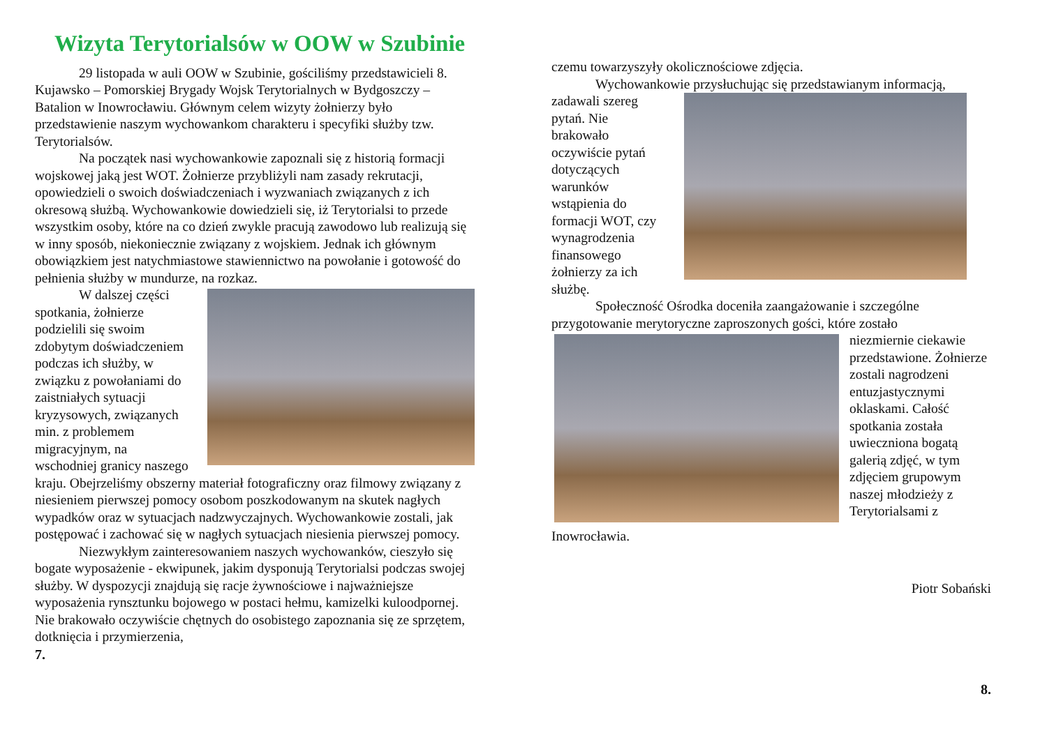Wizyta Terytorialsów w OOW w Szubinie
29 listopada w auli OOW w Szubinie, gościliśmy przedstawicieli 8. Kujawsko – Pomorskiej Brygady Wojsk Terytorialnych w Bydgoszczy – Batalion w Inowrocławiu. Głównym celem wizyty żołnierzy było przedstawienie naszym wychowankom charakteru i specyfiki służby tzw. Terytorialsów.
Na początek nasi wychowankowie zapoznali się z historią formacji wojskowej jaką jest WOT. Żołnierze przybliżyli nam zasady rekrutacji, opowiedzieli o swoich doświadczeniach i wyzwaniach związanych z ich okresową służbą. Wychowankowie dowiedzieli się, iż Terytorialsi to przede wszystkim osoby, które na co dzień zwykle pracują zawodowo lub realizują się w inny sposób, niekoniecznie związany z wojskiem. Jednak ich głównym obowiązkiem jest natychmiastowe stawiennictwo na powołanie i gotowość do pełnienia służby w mundurze, na rozkaz.
W dalszej części spotkania, żołnierze podzielili się swoim zdobytym doświadczeniem podczas ich służby, w związku z powołaniami do zaistniałych sytuacji kryzysowych, związanych min. z problemem migracyjnym, na wschodniej granicy naszego kraju. Obejrzeliśmy obszerny materiał fotograficzny oraz filmowy związany z niesieniem pierwszej pomocy osobom poszkodowanym na skutek nagłych wypadków oraz w sytuacjach nadzwyczajnych. Wychowankowie zostali, jak postępować i zachować się w nagłych sytuacjach niesienia pierwszej pomocy.
Niezwykłym zainteresowaniem naszych wychowanków, cieszyło się bogate wyposażenie - ekwipunek, jakim dysponują Terytorialsi podczas swojej służby. W dyspozycji znajdują się racje żywnościowe i najważniejsze wyposażenia rynsztunku bojowego w postaci hełmu, kamizelki kuloodpornej. Nie brakowało oczywiście chętnych do osobistego zapoznania się ze sprzętem, dotknięcia i przymierzenia,
7.
czemu towarzyszyły okolicznościowe zdjęcia.
Wychowankowie przysłuchując się przedstawianym informacją,
zadawali szereg pytań. Nie brakowało oczywiście pytań dotyczących warunków wstąpienia do formacji WOT, czy wynagrodzenia finansowego żołnierzy za ich służbę.
Społeczność Ośrodka doceniła zaangażowanie i szczególne przygotowanie merytoryczne zaproszonych gości, które zostało
niezmiernie ciekawie przedstawione. Żołnierze zostali nagrodzeni entuzjastycznymi oklaskami. Całość spotkania została uwieczniona bogatą galerią zdjęć, w tym zdjęciem grupowym naszej młodzieży z Terytorialsami z
Inowrocławia.
Piotr Sobański
8.